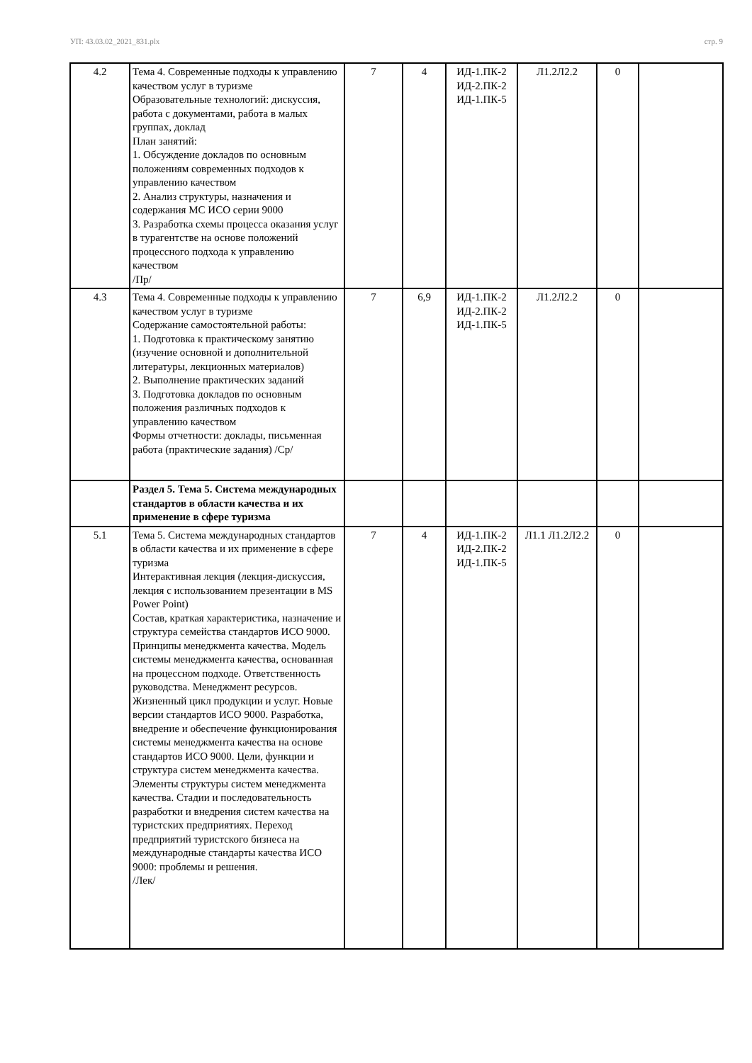УП: 43.03.02_2021_831.plx стр. 9
| 4.2 | Тема 4. Современные подходы к управлению качеством услуг в туризме Образовательные технологий: дискуссия, работа с документами, работа в малых группах, доклад План занятий: 1. Обсуждение докладов по основным положениям современных подходов к управлению качеством 2. Анализ структуры, назначения и содержания МС ИСО серии 9000 3. Разработка схемы процесса оказания услуг в турагентстве на основе положений процессного подхода к управлению качеством /Пр/ | 7 | 4 | ИД-1.ПК-2 ИД-2.ПК-2 ИД-1.ПК-5 | Л1.2Л2.2 | 0 | |
| 4.3 | Тема 4. Современные подходы к управлению качеством услуг в туризме Содержание самостоятельной работы: 1. Подготовка к практическому занятию (изучение основной и дополнительной литературы, лекционных материалов) 2. Выполнение практических заданий 3. Подготовка докладов по основным положения различных подходов к управлению качеством Формы отчетности: доклады, письменная работа (практические задания) /Ср/ | 7 | 6,9 | ИД-1.ПК-2 ИД-2.ПК-2 ИД-1.ПК-5 | Л1.2Л2.2 | 0 | |
| | Раздел 5. Тема 5. Система международных стандартов в области качества и их применение в сфере туризма | | | | | | |
| 5.1 | Тема 5. Система международных стандартов в области качества и их применение в сфере туризма Интерактивная лекция (лекция-дискуссия, лекция с использованием презентации в MS Power Point) Состав, краткая характеристика, назначение и структура семейства стандартов ИСО 9000. Принципы менеджмента качества. Модель системы менеджмента качества, основанная на процессном подходе. Ответственность руководства. Менеджмент ресурсов. Жизненный цикл продукции и услуг. Новые версии стандартов ИСО 9000. Разработка, внедрение и обеспечение функционирования системы менеджмента качества на основе стандартов ИСО 9000. Цели, функции и структура систем менеджмента качества. Элементы структуры систем менеджмента качества. Стадии и последовательность разработки и внедрения систем качества на туристских предприятиях. Переход предприятий туристского бизнеса на международные стандарты качества ИСО 9000: проблемы и решения. /Лек/ | 7 | 4 | ИД-1.ПК-2 ИД-2.ПК-2 ИД-1.ПК-5 | Л1.1 Л1.2Л2.2 | 0 | |